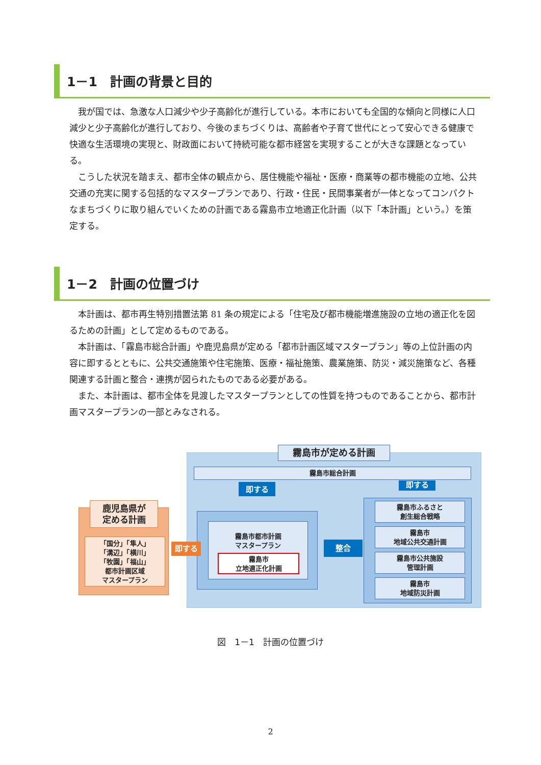1－1　計画の背景と目的
我が国では、急激な人口減少や少子高齢化が進行している。本市においても全国的な傾向と同様に人口減少と少子高齢化が進行しており、今後のまちづくりは、高齢者や子育て世代にとって安心できる健康で快適な生活環境の実現と、財政面において持続可能な都市経営を実現することが大きな課題となっている。
こうした状況を踏まえ、都市全体の観点から、居住機能や福祉・医療・商業等の都市機能の立地、公共交通の充実に関する包括的なマスタープランであり、行政・住民・民間事業者が一体となってコンパクトなまちづくりに取り組んでいくための計画である霧島市立地適正化計画（以下「本計画」という。）を策定する。
1－2　計画の位置づけ
本計画は、都市再生特別措置法第 81 条の規定による「住宅及び都市機能増進施設の立地の適正化を図るための計画」として定めるものである。
本計画は、「霧島市総合計画」や鹿児島県が定める「都市計画区域マスタープラン」等の上位計画の内容に即するとともに、公共交通施策や住宅施策、医療・福祉施策、農業施策、防災・減災施策など、各種関連する計画と整合・連携が図られたものである必要がある。
また、本計画は、都市全体を見渡したマスタープランとしての性質を持つものであることから、都市計画マスタープランの一部とみなされる。
霧島市が定める計画
霧島市総合計画
即する 即する
霧島市都市計画
マスタープラン
霧島市
立地適正化計画
整合
霧島市ふるさと
創生総合戦略
霧島市
地域公共交通計画
霧島市公共施設
管理計画
霧島市
地域防災計画
鹿児島県が
定める計画
「国分」「隼人」
「溝辺」「横川」
「牧園」「福山」
都市計画区域
マスタープラン
即する
図　1－1　計画の位置づけ
2